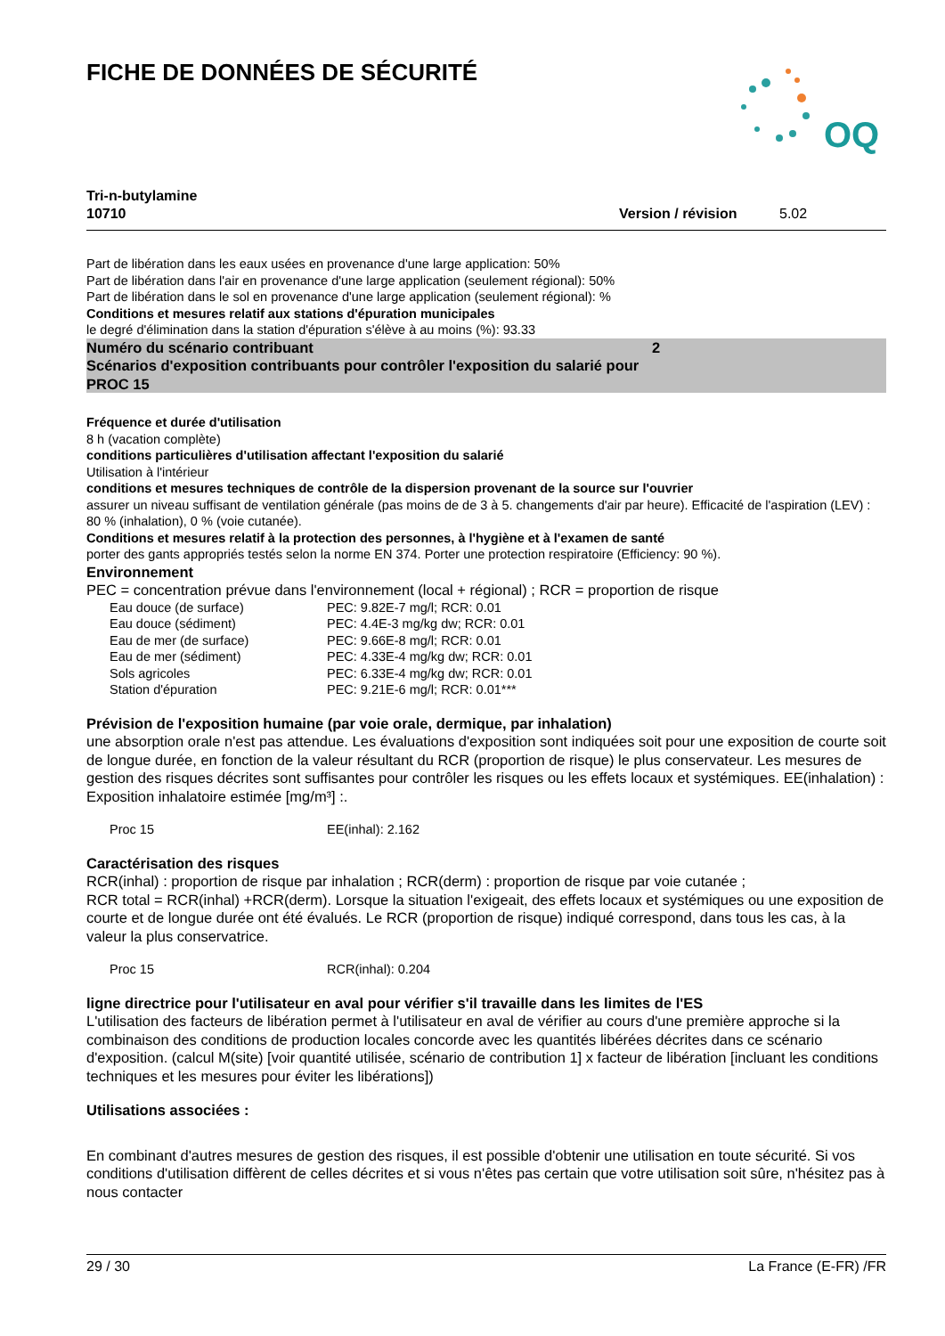FICHE DE DONNÉES DE SÉCURITÉ
OQ
Tri-n-butylamine
10710
Version / révision 5.02
Part de libération dans les eaux usées en provenance d'une large application: 50%
Part de libération dans l'air en provenance d'une large application (seulement régional): 50%
Part de libération dans le sol en provenance d'une large application (seulement régional): %
Conditions et mesures relatif aux stations d'épuration municipales
le degré d'élimination dans la station d'épuration s'élève à au moins (%): 93.33
Numéro du scénario contribuant 2
Scénarios d'exposition contribuants pour contrôler l'exposition du salarié pour
PROC 15
Fréquence et durée d'utilisation
8 h (vacation complète)
conditions particulières d'utilisation affectant l'exposition du salarié
Utilisation à l'intérieur
conditions et mesures techniques de contrôle de la dispersion provenant de la source sur l'ouvrier
assurer un niveau suffisant de ventilation générale (pas moins de de 3 à 5. changements d'air par heure). Efficacité de l'aspiration (LEV) : 80 % (inhalation), 0 % (voie cutanée).
Conditions et mesures relatif à la protection des personnes, à l'hygiène et à l'examen de santé
porter des gants appropriés testés selon la norme EN 374. Porter une protection respiratoire (Efficiency: 90 %).
Environnement
PEC = concentration prévue dans l'environnement (local + régional) ; RCR = proportion de risque
| Eau douce (de surface) | PEC: 9.82E-7 mg/l; RCR: 0.01 |
| Eau douce (sédiment) | PEC: 4.4E-3 mg/kg dw; RCR: 0.01 |
| Eau de mer (de surface) | PEC: 9.66E-8 mg/l; RCR: 0.01 |
| Eau de mer (sédiment) | PEC: 4.33E-4 mg/kg dw; RCR: 0.01 |
| Sols agricoles | PEC: 6.33E-4 mg/kg dw; RCR: 0.01 |
| Station d'épuration | PEC: 9.21E-6 mg/l; RCR: 0.01*** |
Prévision de l'exposition humaine (par voie orale, dermique, par inhalation)
une absorption orale n'est pas attendue. Les évaluations d'exposition sont indiquées soit pour une exposition de courte soit de longue durée, en fonction de la valeur résultant du RCR (proportion de risque) le plus conservateur. Les mesures de gestion des risques décrites sont suffisantes pour contrôler les risques ou les effets locaux et systémiques. EE(inhalation) : Exposition inhalatoire estimée [mg/m³] :.
| Proc 15 | EE(inhal): 2.162 |
Caractérisation des risques
RCR(inhal) : proportion de risque par inhalation ; RCR(derm) : proportion de risque par voie cutanée ;
RCR total = RCR(inhal) +RCR(derm). Lorsque la situation l'exigeait, des effets locaux et systémiques ou une exposition de courte et de longue durée ont été évalués. Le RCR (proportion de risque) indiqué correspond, dans tous les cas, à la valeur la plus conservatrice.
| Proc 15 | RCR(inhal): 0.204 |
ligne directrice pour l'utilisateur en aval pour vérifier s'il travaille dans les limites de l'ES
L'utilisation des facteurs de libération permet à l'utilisateur en aval de vérifier au cours d'une première approche si la combinaison des conditions de production locales concorde avec les quantités libérées décrites dans ce scénario d'exposition. (calcul M(site) [voir quantité utilisée, scénario de contribution 1] x facteur de libération [incluant les conditions techniques et les mesures pour éviter les libérations])
Utilisations associées :
En combinant d'autres mesures de gestion des risques, il est possible d'obtenir une utilisation en toute sécurité. Si vos conditions d'utilisation diffèrent de celles décrites et si vous n'êtes pas certain que votre utilisation soit sûre, n'hésitez pas à nous contacter
29 / 30 La France (E-FR) /FR